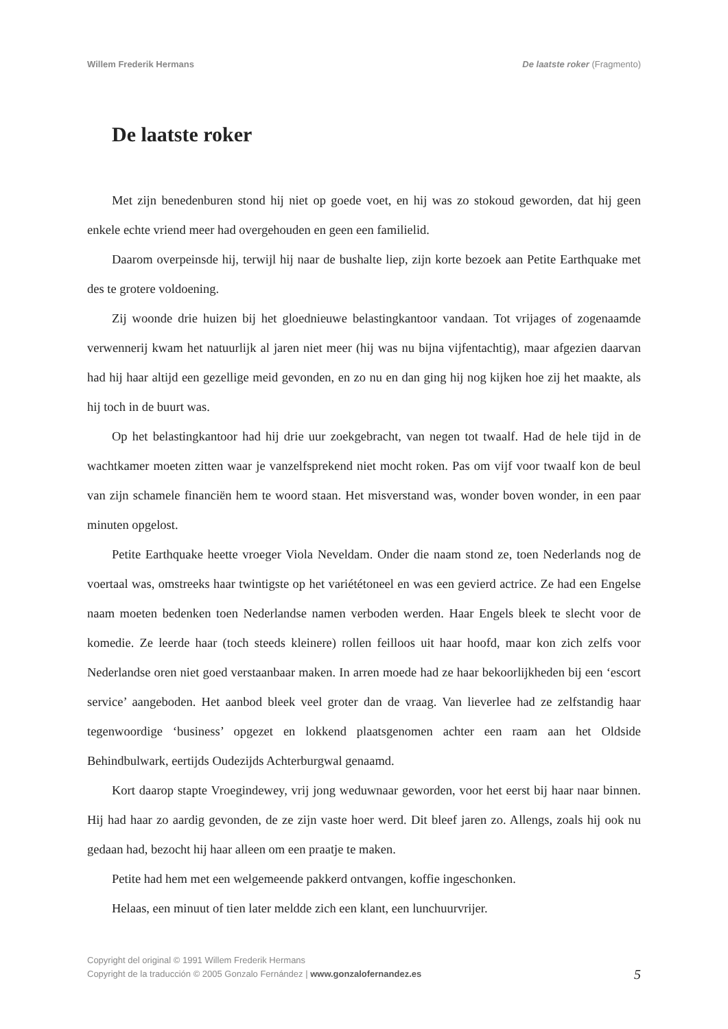Willem Frederik Hermans De laatste roker (Fragmento)
De laatste roker
Met zijn benedenburen stond hij niet op goede voet, en hij was zo stokoud geworden, dat hij geen enkele echte vriend meer had overgehouden en geen een familielid.
Daarom overpeinsde hij, terwijl hij naar de bushalte liep, zijn korte bezoek aan Petite Earthquake met des te grotere voldoening.
Zij woonde drie huizen bij het gloednieuwe belastingkantoor vandaan. Tot vrijages of zogenaamde verwennerij kwam het natuurlijk al jaren niet meer (hij was nu bijna vijfentachtig), maar afgezien daarvan had hij haar altijd een gezellige meid gevonden, en zo nu en dan ging hij nog kijken hoe zij het maakte, als hij toch in de buurt was.
Op het belastingkantoor had hij drie uur zoekgebracht, van negen tot twaalf. Had de hele tijd in de wachtkamer moeten zitten waar je vanzelfsprekend niet mocht roken. Pas om vijf voor twaalf kon de beul van zijn schamele financiën hem te woord staan. Het misverstand was, wonder boven wonder, in een paar minuten opgelost.
Petite Earthquake heette vroeger Viola Neveldam. Onder die naam stond ze, toen Nederlands nog de voertaal was, omstreeks haar twintigste op het variététoneel en was een gevierd actrice. Ze had een Engelse naam moeten bedenken toen Nederlandse namen verboden werden. Haar Engels bleek te slecht voor de komedie. Ze leerde haar (toch steeds kleinere) rollen feilloos uit haar hoofd, maar kon zich zelfs voor Nederlandse oren niet goed verstaanbaar maken. In arren moede had ze haar bekoorlijkheden bij een ‘escort service’ aangeboden. Het aanbod bleek veel groter dan de vraag. Van lieverlee had ze zelfstandig haar tegenwoordige ‘business’ opgezet en lokkend plaatsgenomen achter een raam aan het Oldside Behindbulwark, eertijds Oudezijds Achterburgwal genaamd.
Kort daarop stapte Vroegindewey, vrij jong weduwnaar geworden, voor het eerst bij haar naar binnen. Hij had haar zo aardig gevonden, de ze zijn vaste hoer werd. Dit bleef jaren zo. Allengs, zoals hij ook nu gedaan had, bezocht hij haar alleen om een praatje te maken.
Petite had hem met een welgemeende pakkerd ontvangen, koffie ingeschonken.
Helaas, een minuut of tien later meldde zich een klant, een lunchuurvrijer.
Copyright del original © 1991 Willem Frederik Hermans
Copyright de la traducción © 2005 Gonzalo Fernández | www.gonzalofernandez.es
5